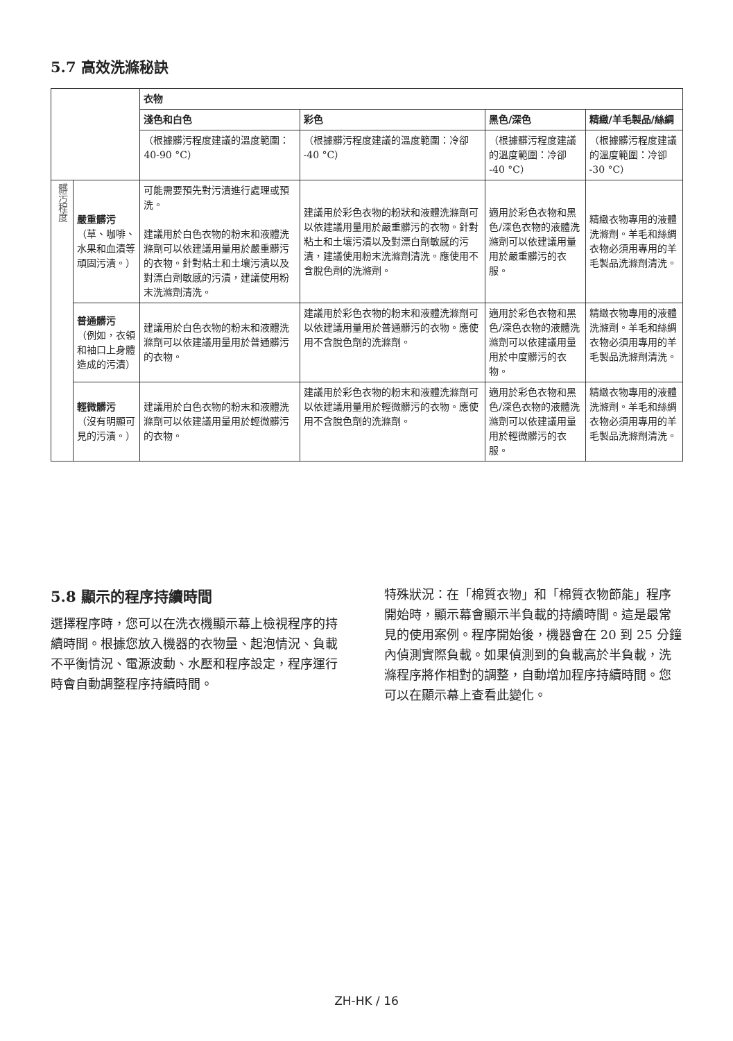5.7 高效洗滌秘訣
| | | 衣物 | | | |
| --- | --- | --- | --- | --- | --- |
| | | 淺色和白色 | 彩色 | 黑色/深色 | 精緻/羊毛製品/絲綢 |
| | | （根據髒污程度建議的溫度範圍：40-90 °C） | （根據髒污程度建議的溫度範圍：冷卻 -40 °C） | （根據髒污程度建議的溫度範圍：冷卻 -40 °C） | （根據髒污程度建議的溫度範圍：冷卻 -30 °C） |
| 髒污程度 | 嚴重髒污 （草、咖啡、水果和血漬等頑固污漬。） | 可能需要預先對污漬進行處理或預洗。 建議用於白色衣物的粉末和液體洗滌劑可以依建議用量用於嚴重髒污的衣物。針對粘土和土壤污漬以及對漂白劑敏感的污漬，建議使用粉末洗滌劑清洗。 | 建議用於彩色衣物的粉狀和液體洗滌劑可以依建議用量用於嚴重髒污的衣物。針對粘土和土壤污漬以及對漂白劑敏感的污漬，建議使用粉末洗滌劑清洗。應使用不含脫色劑的洗滌劑。 | 適用於彩色衣物和黑色/深色衣物的液體洗滌劑可以依建議用量用於嚴重髒污的衣服。 | 精緻衣物專用的液體洗滌劑。羊毛和絲綢衣物必須用專用的羊毛製品洗滌劑清洗。 |
| | 普通髒污 （例如，衣領和袖口上身體造成的污漬） | 建議用於白色衣物的粉末和液體洗滌劑可以依建議用量用於普通髒污的衣物。 | 建議用於彩色衣物的粉末和液體洗滌劑可以依建議用量用於普通髒污的衣物。應使用不含脫色劑的洗滌劑。 | 適用於彩色衣物和黑色/深色衣物的液體洗滌劑可以依建議用量用於中度髒污的衣物。 | 精緻衣物專用的液體洗滌劑。羊毛和絲綢衣物必須用專用的羊毛製品洗滌劑清洗。 |
| | 輕微髒污 （沒有明顯可見的污漬。） | 建議用於白色衣物的粉末和液體洗滌劑可以依建議用量用於輕微髒污的衣物。 | 建議用於彩色衣物的粉末和液體洗滌劑可以依建議用量用於輕微髒污的衣物。應使用不含脫色劑的洗滌劑。 | 適用於彩色衣物和黑色/深色衣物的液體洗滌劑可以依建議用量用於輕微髒污的衣服。 | 精緻衣物專用的液體洗滌劑。羊毛和絲綢衣物必須用專用的羊毛製品洗滌劑清洗。 |
5.8 顯示的程序持續時間
選擇程序時，您可以在洗衣機顯示幕上檢視程序的持續時間。根據您放入機器的衣物量、起泡情況、負載不平衡情況、電源波動、水壓和程序設定，程序運行時會自動調整程序持續時間。
特殊狀況：在「棉質衣物」和「棉質衣物節能」程序開始時，顯示幕會顯示半負載的持續時間。這是最常見的使用案例。程序開始後，機器會在 20 到 25 分鐘內偵測實際負載。如果偵測到的負載高於半負載，洗滌程序將作相對的調整，自動增加程序持續時間。您可以在顯示幕上查看此變化。
ZH-HK / 16